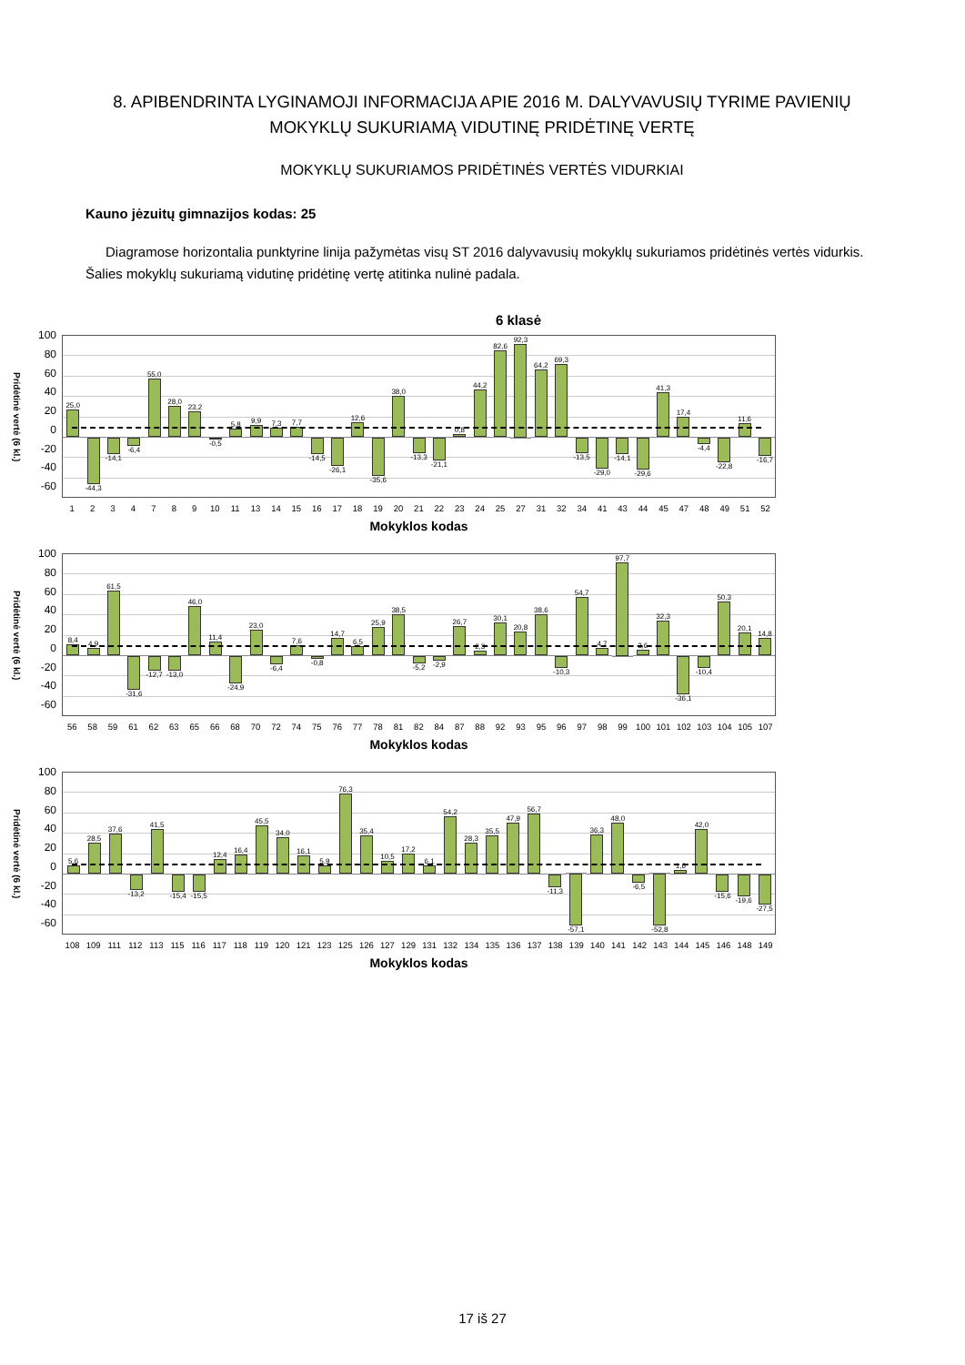8. APIBENDRINTA LYGINAMOJI INFORMACIJA APIE 2016 M. DALYVAVUSIŲ TYRIME PAVIENIŲ MOKYKLŲ SUKURIAMĄ VIDUTINĘ PRIDĖTINĘ VERTĘ
MOKYKLŲ SUKURIAMOS PRIDĖTINĖS VERTĖS VIDURKIAI
Kauno jėzuitų gimnazijos kodas: 25
Diagramose horizontalia punktyrine linija pažymėtas visų ST 2016 dalyvavusių mokyklų sukuriamos pridėtinės vertės vidurkis. Šalies mokyklų sukuriamą vidutinę pridėtinę vertę atitinka nulinė padala.
6 klasė
Pridėtinė vertė (6 kl.)
100
80
60
40
20
0
-20
-40
-60
25,0
-44,3 -14,1 -6,4
55,0 28,0 23,2
-0,5
5,8 9,9 7,3 7,7
-14,5 -26,1
12,6
-35,6
38,0
-13,3 -21,1
0,8 44,2 82,6 92,3 64,2 69,3
-13,5 -29,0 -14,1 -29,6
41,3 17,4
-4,4 -22,8
11,6
-16,7
1 2 3 4 7 8 9 10 11 13 14 15 16 17 18 19 20 21 22 23 24 25 27 31 32 34 41 43 44 45 47 48 49 51 52
Mokyklos kodas
Pridėtinė vertė (6 kl.)
100
80
60
40
20
0
-20
-40
-60
8,4 4,9 61,5
-31,6 -12,7 -13,0
46,0 11,4
-24,9
23,0
-6,4
7,6
-0,8
14,7 6,5 25,9 38,5
-5,2 -2,9
26,7 2,3 30,1 20,8 38,6
-10,3
54,7 4,7 97,7 3,6 32,3
-36,1 -10,4
50,3 20,1 14,8
56 58 59 61 62 63 65 66 68 70 72 74 75 76 77 78 81 82 84 87 88 92 93 95 96 97 98 99 100 101 102 103 104 105 107
Mokyklos kodas
Pridėtinė vertė (6 kl.)
100
80
60
40
20
0
-20
-40
-60
5,6 28,5 37,6
-13,2
41,5
-15,4 -15,5
12,4 16,4 45,5 34,0 16,1 5,9 76,3 35,4 10,5 17,2 6,1 54,2 28,3 35,5 47,9 56,7
-11,3 -57,1
36,3 48,0
-6,5 -52,8
1,6 42,0
-15,6 -19,6 -27,5
108 109 111 112 113 115 116 117 118 119 120 121 123 125 126 127 129 131 132 134 135 136 137 138 139 140 141 142 143 144 145 146 148 149
Mokyklos kodas
17 iš 27